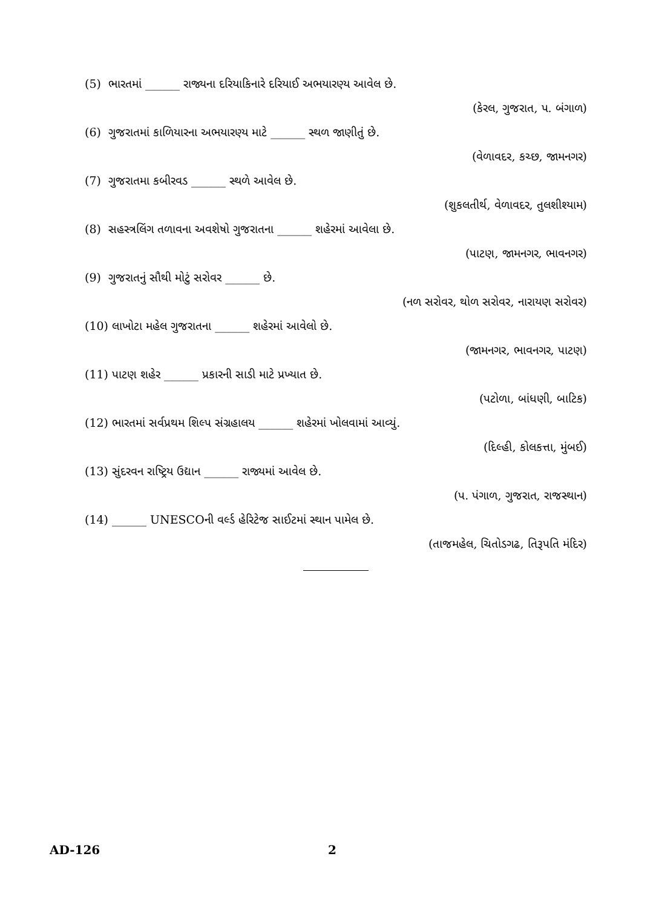(5) ભારતમાં ______ રાજ્યના દરિયાકિનારે દરિયાઈ અભયારણ્ય આવેલ છે.
(કેરલ, ગુજરાત, પ. બંગાળ)
(6) ગુજરાતમાં કાળિયારના અભયારણ્ય માટે ______ સ્થળ જાણીતું છે.
(વેળાવદર, કચ્છ, જામનગર)
(7) ગુજરાતમા કબીરવડ ______ સ્થળે આવેલ છે.
(શુકલતીર્થ, વેળાવદર, તુલશીશ્યામ)
(8) સહસ્ત્રલિંગ તળાવના અવશેષો ગુજરાતના ______ શહેરમાં આવેલા છે.
(પાટણ, જામનગર, ભાવનગર)
(9) ગુજરાતનું સૌથી મોટું સરોવર ______ છે.
(નળ સરોવર, થોળ સરોવર, નારાયણ સરોવર)
(10) લાખોટા મહેલ ગુજરાતના ______ શહેરમાં આવેલો છે.
(જામનગર, ભાવનગર, પાટણ)
(11) પાટણ શહેર ______ પ્રકારની સાડી માટે પ્રખ્યાત છે.
(પટોળા, બાંધણી, બાટિક)
(12) ભારતમાં સર્વપ્રથમ શિલ્પ સંગ્રહાલય ______ શહેરમાં ખોલવામાં આવ્યું.
(દિલ્હી, કોલકત્તા, મુંબઈ)
(13) સુંદરવન રાષ્ટ્રિય ઉદ્યાન ______ રાજ્યમાં આવેલ છે.
(પ. પંગાળ, ગુજરાત, રાજસ્થાન)
(14) ______ UNESCOની વર્લ્ડ હેરિટેજ સાઈટમાં સ્થાન પામેલ છે.
(તાજમહેલ, ચિતોડગઢ, તિરૂપતિ મંદિર)
AD-126 2